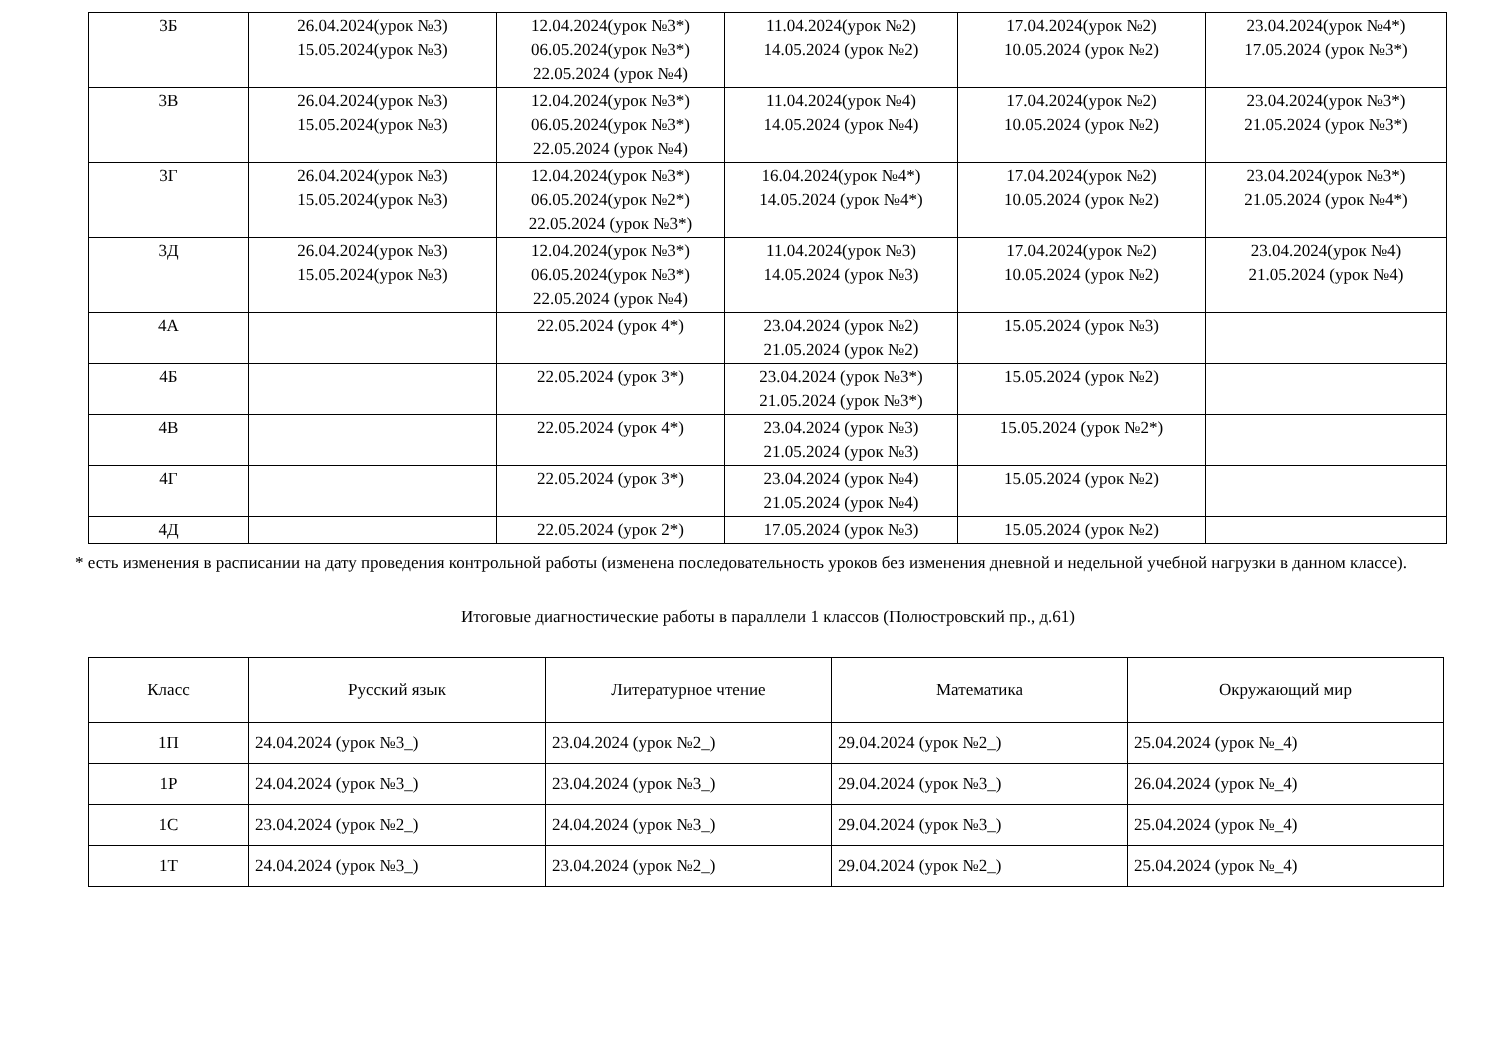| 3Б | 26.04.2024(урок №3) 15.05.2024(урок №3) | 12.04.2024(урок №3*) 06.05.2024(урок №3*) 22.05.2024 (урок №4) | 11.04.2024(урок №2) 14.05.2024 (урок №2) | 17.04.2024(урок №2) 10.05.2024 (урок №2) | 23.04.2024(урок №4*) 17.05.2024 (урок №3*) |
| 3В | 26.04.2024(урок №3) 15.05.2024(урок №3) | 12.04.2024(урок №3*) 06.05.2024(урок №3*) 22.05.2024 (урок №4) | 11.04.2024(урок №4) 14.05.2024 (урок №4) | 17.04.2024(урок №2) 10.05.2024 (урок №2) | 23.04.2024(урок №3*) 21.05.2024 (урок №3*) |
| 3Г | 26.04.2024(урок №3) 15.05.2024(урок №3) | 12.04.2024(урок №3*) 06.05.2024(урок №2*) 22.05.2024 (урок №3*) | 16.04.2024(урок №4*) 14.05.2024 (урок №4*) | 17.04.2024(урок №2) 10.05.2024 (урок №2) | 23.04.2024(урок №3*) 21.05.2024 (урок №4*) |
| 3Д | 26.04.2024(урок №3) 15.05.2024(урок №3) | 12.04.2024(урок №3*) 06.05.2024(урок №3*) 22.05.2024 (урок №4) | 11.04.2024(урок №3) 14.05.2024 (урок №3) | 17.04.2024(урок №2) 10.05.2024 (урок №2) | 23.04.2024(урок №4) 21.05.2024 (урок №4) |
| 4А | | 22.05.2024 (урок 4*) | 23.04.2024 (урок №2) 21.05.2024 (урок №2) | 15.05.2024 (урок №3) | |
| 4Б | | 22.05.2024 (урок 3*) | 23.04.2024 (урок №3*) 21.05.2024 (урок №3*) | 15.05.2024 (урок №2) | |
| 4В | | 22.05.2024 (урок 4*) | 23.04.2024 (урок №3) 21.05.2024 (урок №3) | 15.05.2024 (урок №2*) | |
| 4Г | | 22.05.2024 (урок 3*) | 23.04.2024 (урок №4) 21.05.2024 (урок №4) | 15.05.2024 (урок №2) | |
| 4Д | | 22.05.2024 (урок 2*) | 17.05.2024 (урок №3) | 15.05.2024 (урок №2) | |
* есть изменения в расписании на дату проведения контрольной работы (изменена последовательность уроков без изменения дневной и недельной учебной нагрузки в данном классе).
Итоговые диагностические работы в параллели 1 классов (Полюстровский пр., д.61)
| Класс | Русский язык | Литературное чтение | Математика | Окружающий мир |
| --- | --- | --- | --- | --- |
| 1П | 24.04.2024 (урок №3_) | 23.04.2024 (урок №2_) | 29.04.2024 (урок №2_) | 25.04.2024 (урок №_4) |
| 1Р | 24.04.2024 (урок №3_) | 23.04.2024 (урок №3_) | 29.04.2024 (урок №3_) | 26.04.2024 (урок №_4) |
| 1С | 23.04.2024 (урок №2_) | 24.04.2024 (урок №3_) | 29.04.2024 (урок №3_) | 25.04.2024 (урок №_4) |
| 1Т | 24.04.2024 (урок №3_) | 23.04.2024 (урок №2_) | 29.04.2024 (урок №2_) | 25.04.2024 (урок №_4) |